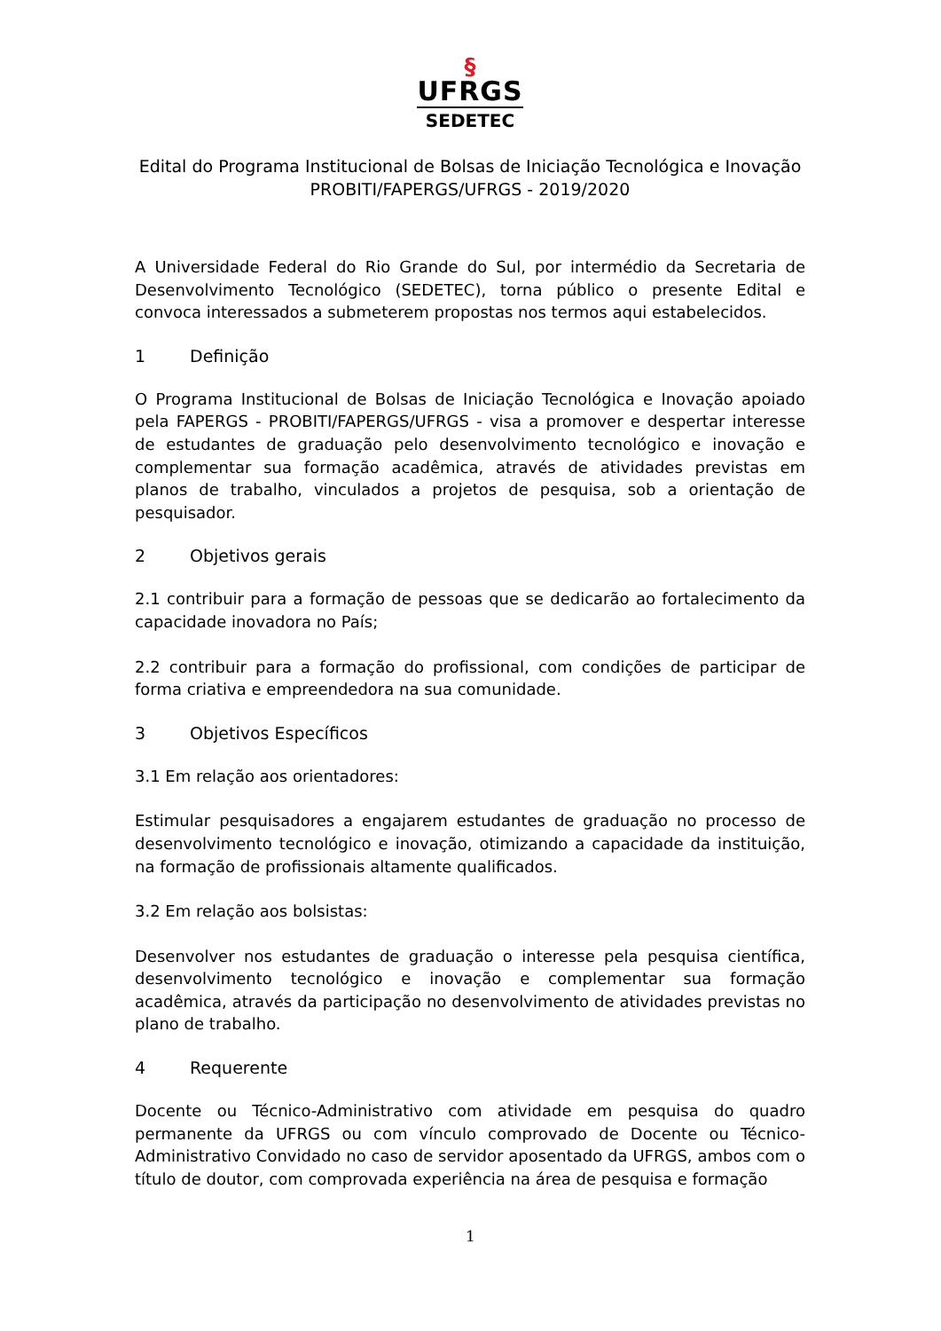§
UFRGS
SEDETEC
Edital do Programa Institucional de Bolsas de Iniciação Tecnológica e Inovação
PROBITI/FAPERGS/UFRGS - 2019/2020
A Universidade Federal do Rio Grande do Sul, por intermédio da Secretaria de Desenvolvimento Tecnológico (SEDETEC), torna público o presente Edital e convoca interessados a submeterem propostas nos termos aqui estabelecidos.
1 Definição
O Programa Institucional de Bolsas de Iniciação Tecnológica e Inovação apoiado pela FAPERGS - PROBITI/FAPERGS/UFRGS - visa a promover e despertar interesse de estudantes de graduação pelo desenvolvimento tecnológico e inovação e complementar sua formação acadêmica, através de atividades previstas em planos de trabalho, vinculados a projetos de pesquisa, sob a orientação de pesquisador.
2 Objetivos gerais
2.1 contribuir para a formação de pessoas que se dedicarão ao fortalecimento da capacidade inovadora no País;
2.2 contribuir para a formação do profissional, com condições de participar de forma criativa e empreendedora na sua comunidade.
3 Objetivos Específicos
3.1 Em relação aos orientadores:
Estimular pesquisadores a engajarem estudantes de graduação no processo de desenvolvimento tecnológico e inovação, otimizando a capacidade da instituição, na formação de profissionais altamente qualificados.
3.2 Em relação aos bolsistas:
Desenvolver nos estudantes de graduação o interesse pela pesquisa científica, desenvolvimento tecnológico e inovação e complementar sua formação acadêmica, através da participação no desenvolvimento de atividades previstas no plano de trabalho.
4 Requerente
Docente ou Técnico-Administrativo com atividade em pesquisa do quadro permanente da UFRGS ou com vínculo comprovado de Docente ou Técnico-Administrativo Convidado no caso de servidor aposentado da UFRGS, ambos com o título de doutor, com comprovada experiência na área de pesquisa e formação
1